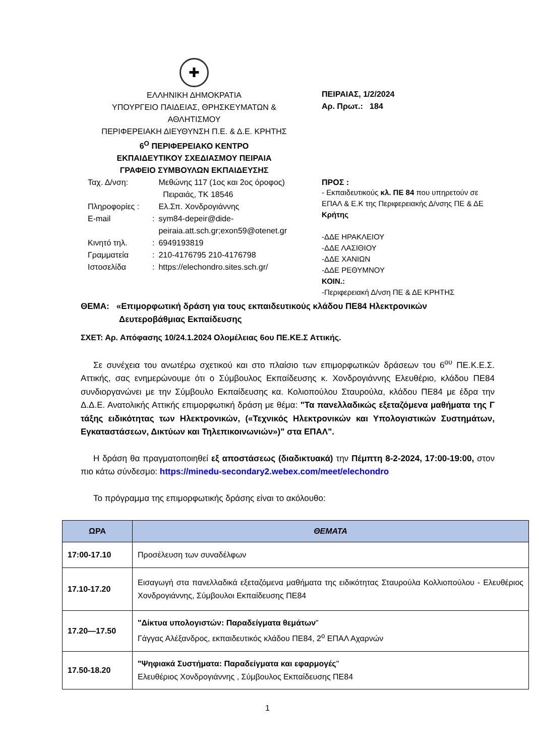✚
ΕΛΛΗΝΙΚΗ ΔΗΜΟΚΡΑΤΙΑ
ΥΠΟΥΡΓΕΙΟ ΠΑΙΔΕΙΑΣ, ΘΡΗΣΚΕΥΜΑΤΩΝ &
ΑΘΛΗΤΙΣΜΟΥ
ΠΕΡΙΦΕΡΕΙΑΚΗ ΔΙΕΥΘΥΝΣΗ Π.Ε. & Δ.Ε. ΚΡΗΤΗΣ
6<sup>Ο</sup> ΠΕΡΙΦΕΡΕΙΑΚΟ ΚΕΝΤΡΟ
ΕΚΠΑΙΔΕΥΤΙΚΟΥ ΣΧΕΔΙΑΣΜΟΥ ΠΕΙΡΑΙΑ
ΓΡΑΦΕΙΟ ΣΥΜΒΟΥΛΩΝ ΕΚΠΑΙΔΕΥΣΗΣ
| Ταχ. Δ/νση: | | Μεθώνης 117 (1ος και 2ος όροφος) Πειραιάς, ΤΚ 18546 |
| Πληροφορίες : | | Ελ.Σπ. Χονδρογιάννης |
| E-mail | : | sym84-depeir@dide- peiraia.att.sch.gr;exon59@otenet.gr |
| Κινητό τηλ. | : | 6949193819 |
| Γραμματεία | : | 210-4176795 210-4176798 |
| Ιστοσελίδα | : | https://elechondro.sites.sch.gr/ |
ΠΕΙΡΑΙΑΣ, 1/2/2024
Αρ. Πρωτ.: 184
ΠΡΟΣ :
- Εκπαιδευτικούς κλ. ΠΕ 84 που υπηρετούν σε ΕΠΑΛ & Ε.Κ της Περιφερειακής Δ/νσης ΠΕ & ΔΕ Κρήτης
-ΔΔΕ ΗΡΑΚΛΕΙΟΥ
-ΔΔΕ ΛΑΣΙΘΙΟΥ
-ΔΔΕ ΧΑΝΙΩΝ
-ΔΔΕ ΡΕΘΥΜΝΟΥ
ΚΟΙΝ.:
-Περιφερειακή Δ/νση ΠΕ & ΔΕ ΚΡΗΤΗΣ
ΘΕΜΑ: «Επιμορφωτική δράση για τους εκπαιδευτικούς κλάδου ΠΕ84 Ηλεκτρονικών
Δευτεροβάθμιας Εκπαίδευσης
ΣΧΕΤ: Αρ. Απόφασης 10/24.1.2024 Ολομέλειας 6ου ΠΕ.ΚΕ.Σ Αττικής.
Σε συνέχεια του ανωτέρω σχετικού και στο πλαίσιο των επιμορφωτικών δράσεων του 6<sup>ου</sup> ΠΕ.Κ.Ε.Σ. Αττικής, σας ενημερώνουμε ότι ο Σύμβουλος Εκπαίδευσης κ. Χονδρογιάννης Ελευθέριο, κλάδου ΠΕ84 συνδιοργανώνει με την Σύμβουλο Εκπαίδευσης κα. Κολιοπούλου Σταυρούλα, κλάδου ΠΕ84 με έδρα την Δ.Δ.Ε. Ανατολικής Αττικής επιμορφωτική δράση με θέμα: "Τα πανελλαδικώς εξεταζόμενα μαθήματα της Γ τάξης ειδικότητας των Ηλεκτρονικών, («Τεχνικός Ηλεκτρονικών και Υπολογιστικών Συστημάτων, Εγκαταστάσεων, Δικτύων και Τηλεπικοινωνιών»)" στα ΕΠΑΛ".
Η δράση θα πραγματοποιηθεί εξ αποστάσεως (διαδικτυακά) την Πέμπτη 8-2-2024, 17:00-19:00, στον πιο κάτω σύνδεσμο: https://minedu-secondary2.webex.com/meet/elechondro
Το πρόγραμμα της επιμορφωτικής δράσης είναι το ακόλουθο:
| ΩΡΑ | ΘΕΜΑΤΑ |
| --- | --- |
| 17:00-17.10 | Προσέλευση των συναδέλφων |
| 17.10-17.20 | Εισαγωγή στα πανελλαδικά εξεταζόμενα μαθήματα της ειδικότητας Σταυρούλα Κολλιοπούλου - Ελευθέριος Χονδρογιάννης, Σύμβουλοι Εκπαίδευσης ΠΕ84 |
| 17.20—17.50 | "Δίκτυα υπολογιστών: Παραδείγματα θεμάτων " Γάγγας Αλέξανδρος, εκπαιδευτικός κλάδου ΠΕ84, 2<sup>ο</sup> ΕΠΑΛ Αχαρνών |
| 17.50-18.20 | "Ψηφιακά Συστήματα: Παραδείγματα και εφαρμογές " Ελευθέριος Χονδρογιάννης , Σύμβουλος Εκπαίδευσης ΠΕ84 |
1